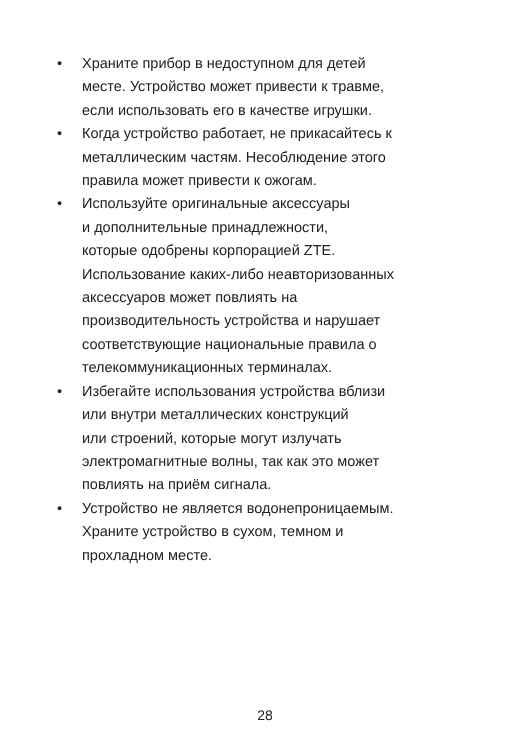• Храните прибор в недоступном для детей
месте. Устройство может привести к травме,
если использовать его в качестве игрушки.
• Когда устройство работает, не прикасайтесь к
металлическим частям. Несоблюдение этого
правила может привести к ожогам.
• Используйте оригинальные аксессуары
и дополнительные принадлежности,
которые одобрены корпорацией ZTE.
Использование каких-либо неавторизованных
аксессуаров может повлиять на
производительность устройства и нарушает
соответствующие национальные правила о
телекоммуникационных терминалах.
• Избегайте использования устройства вблизи
или внутри металлических конструкций
или строений, которые могут излучать
электромагнитные волны, так как это может
повлиять на приём сигнала.
• Устройство не является водонепроницаемым.
Храните устройство в сухом, темном и
прохладном месте.
28